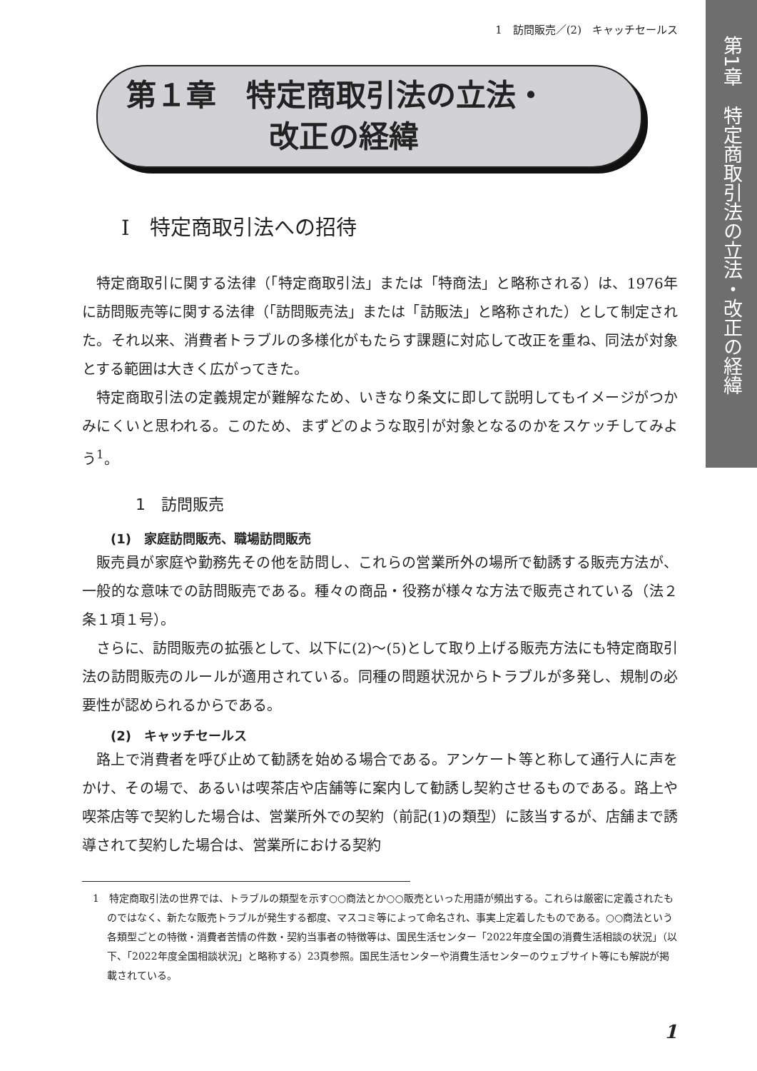第1章　特定商取引法の立法・改正の経緯
1　訪問販売／(2)　キャッチセールス
第１章　特定商取引法の立法・
改正の経緯
Ⅰ　特定商取引法への招待
特定商取引に関する法律（「特定商取引法」または「特商法」と略称される）は、1976年に訪問販売等に関する法律（「訪問販売法」または「訪販法」と略称された）として制定された。それ以来、消費者トラブルの多様化がもたらす課題に対応して改正を重ね、同法が対象とする範囲は大きく広がってきた。
特定商取引法の定義規定が難解なため、いきなり条文に即して説明してもイメージがつかみにくいと思われる。このため、まずどのような取引が対象となるのかをスケッチしてみよう<sup>1</sup>。
1　訪問販売
(1)　家庭訪問販売、職場訪問販売
販売員が家庭や勤務先その他を訪問し、これらの営業所外の場所で勧誘する販売方法が、一般的な意味での訪問販売である。種々の商品・役務が様々な方法で販売されている（法２条１項１号）。
さらに、訪問販売の拡張として、以下に(2)〜(5)として取り上げる販売方法にも特定商取引法の訪問販売のルールが適用されている。同種の問題状況からトラブルが多発し、規制の必要性が認められるからである。
(2)　キャッチセールス
路上で消費者を呼び止めて勧誘を始める場合である。アンケート等と称して通行人に声をかけ、その場で、あるいは喫茶店や店舗等に案内して勧誘し契約させるものである。路上や喫茶店等で契約した場合は、営業所外での契約（前記(1)の類型）に該当するが、店舗まで誘導されて契約した場合は、営業所における契約
1　特定商取引法の世界では、トラブルの類型を示す○○商法とか○○販売といった用語が頻出する。これらは厳密に定義されたものではなく、新たな販売トラブルが発生する都度、マスコミ等によって命名され、事実上定着したものである。○○商法という各類型ごとの特徴・消費者苦情の件数・契約当事者の特徴等は、国民生活センター「2022年度全国の消費生活相談の状況」（以下、「2022年度全国相談状況」と略称する）23頁参照。国民生活センターや消費生活センターのウェブサイト等にも解説が掲載されている。
1